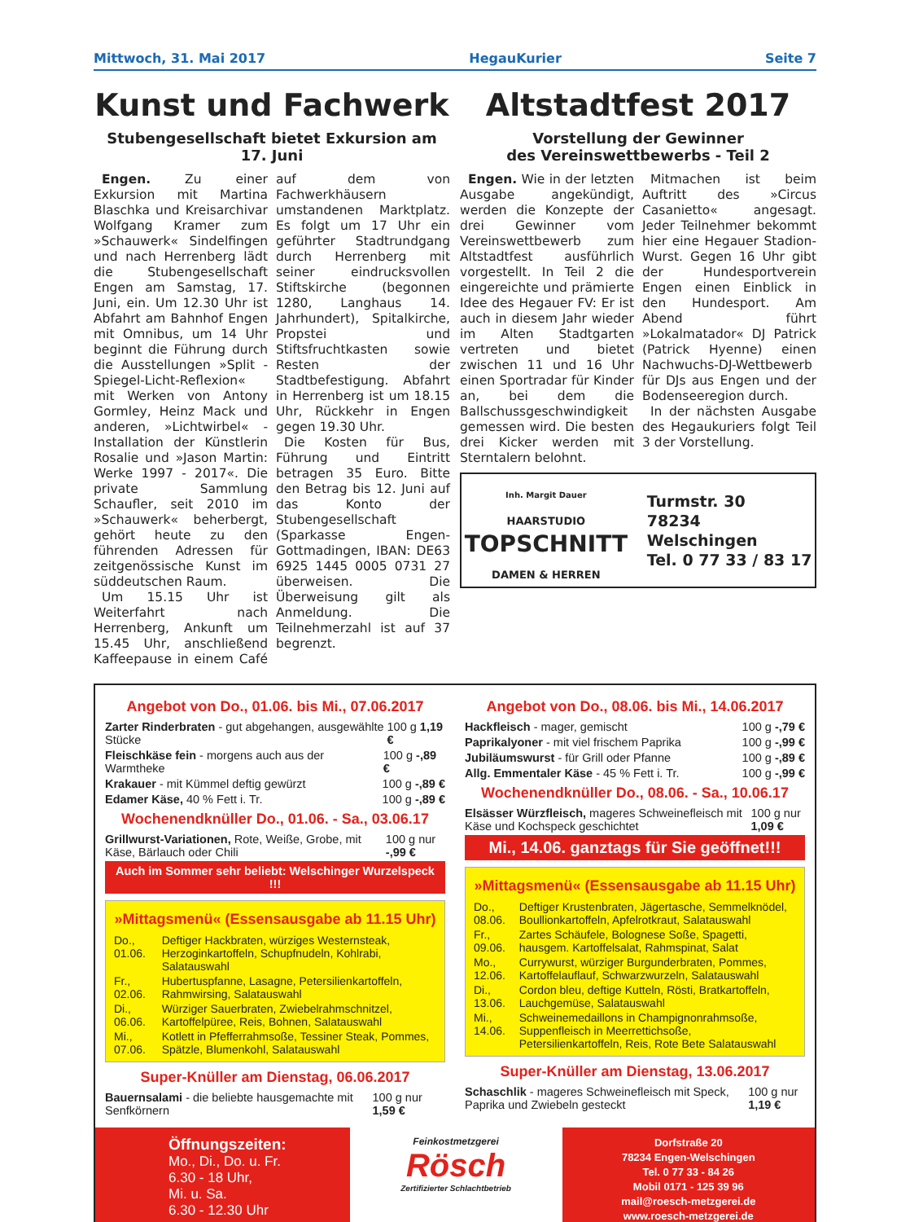Mittwoch, 31. Mai 2017 HegauKurier Seite 7
Kunst und Fachwerk
Stubengesellschaft bietet Exkursion am 17. Juni
Engen. Zu einer Exkursion mit Martina Blaschka und Kreisarchivar Wolfgang Kramer zum »Schauwerk« Sindelfingen und nach Herrenberg lädt die Stubengesellschaft Engen am Samstag, 17. Juni, ein. Um 12.30 Uhr ist Abfahrt am Bahnhof Engen mit Omnibus, um 14 Uhr beginnt die Führung durch die Ausstellungen »Split - Spiegel-Licht-Reflexion« mit Werken von Antony Gormley, Heinz Mack und anderen, »Lichtwirbel« - Installation der Künstlerin Rosalie und »Jason Martin: Werke 1997 - 2017«. Die private Sammlung Schaufler, seit 2010 im »Schauwerk« beherbergt, gehört heute zu den führenden Adressen für zeitgenössische Kunst im süddeutschen Raum.
Um 15.15 Uhr ist Weiterfahrt nach Herrenberg, Ankunft um 15.45 Uhr, anschließend Kaffeepause in einem Café auf dem von Fachwerkhäusern umstandenen Marktplatz. Es folgt um 17 Uhr ein geführter Stadtrundgang durch Herrenberg mit seiner eindrucksvollen Stiftskirche (begonnen 1280, Langhaus 14. Jahrhundert), Spitalkirche, Propstei und Stiftsfruchtkasten sowie Resten der Stadtbefestigung. Abfahrt in Herrenberg ist um 18.15 Uhr, Rückkehr in Engen gegen 19.30 Uhr.
Die Kosten für Bus, Führung und Eintritt betragen 35 Euro. Bitte den Betrag bis 12. Juni auf das Konto der Stubengesellschaft (Sparkasse Engen-Gottmadingen, IBAN: DE63 6925 1445 0005 0731 27 überweisen. Die Überweisung gilt als Anmeldung. Die Teilnehmerzahl ist auf 37 begrenzt.
Altstadtfest 2017
Vorstellung der Gewinner
des Vereinswettbewerbs - Teil 2
Engen. Wie in der letzten Ausgabe angekündigt, werden die Konzepte der drei Gewinner vom Vereinswettbewerb zum Altstadtfest ausführlich vorgestellt. In Teil 2 die eingereichte und prämierte Idee des Hegauer FV: Er ist auch in diesem Jahr wieder im Alten Stadtgarten vertreten und bietet zwischen 11 und 16 Uhr einen Sportradar für Kinder an, bei dem die Ballschussgeschwindigkeit gemessen wird. Die besten drei Kicker werden mit Sterntalern belohnt.
Mitmachen ist beim Auftritt des »Circus Casanietto« angesagt. Jeder Teilnehmer bekommt hier eine Hegauer Stadion-Wurst. Gegen 16 Uhr gibt der Hundesportverein Engen einen Einblick in den Hundesport. Am Abend führt »Lokalmatador« DJ Patrick (Patrick Hyenne) einen Nachwuchs-DJ-Wettbewerb für DJs aus Engen und der Bodenseeregion durch.
In der nächsten Ausgabe des Hegaukuriers folgt Teil 3 der Vorstellung.
Inh. Margit Dauer
HAARSTUDIO
TOPSCHNITT
DAMEN & HERREN
Turmstr. 30
78234 Welschingen
Tel. 0 77 33 / 83 17
Angebot von Do., 01.06. bis Mi., 07.06.2017
Zarter Rinderbraten - gut abgehangen, ausgewählte Stücke 100 g 1,19 €
Fleischkäse fein - morgens auch aus der Warmtheke 100 g -,89 €
Krakauer - mit Kümmel deftig gewürzt 100 g -,89 €
Edamer Käse, 40 % Fett i. Tr. 100 g -,89 €
Wochenendknüller Do., 01.06. - Sa., 03.06.17
Grillwurst-Variationen, Rote, Weiße, Grobe, mit Käse, Bärlauch oder Chili 100 g nur -,99 €
Auch im Sommer sehr beliebt: Welschinger Wurzelspeck !!!
»Mittagsmenü« (Essensausgabe ab 11.15 Uhr)
| Do., 01.06. | Deftiger Hackbraten, würziges Westernsteak, Herzoginkartoffeln, Schupfnudeln, Kohlrabi, Salatauswahl |
| Fr., 02.06. | Hubertuspfanne, Lasagne, Petersilienkartoffeln, Rahmwirsing, Salatauswahl |
| Di., 06.06. | Würziger Sauerbraten, Zwiebelrahmschnitzel, Kartoffelpüree, Reis, Bohnen, Salatauswahl |
| Mi., 07.06. | Kotlett in Pfefferrahmsoße, Tessiner Steak, Pommes, Spätzle, Blumenkohl, Salatauswahl |
Super-Knüller am Dienstag, 06.06.2017
Bauernsalami - die beliebte hausgemachte mit Senfkörnern 100 g nur 1,59 €
Angebot von Do., 08.06. bis Mi., 14.06.2017
Hackfleisch - mager, gemischt 100 g -,79 €
Paprikalyoner - mit viel frischem Paprika 100 g -,99 €
Jubiläumswurst - für Grill oder Pfanne 100 g -,89 €
Allg. Emmentaler Käse - 45 % Fett i. Tr. 100 g -,99 €
Wochenendknüller Do., 08.06. - Sa., 10.06.17
Elsässer Würzfleisch, mageres Schweinefleisch mit Käse und Kochspeck geschichtet 100 g nur 1,09 €
Mi., 14.06. ganztags für Sie geöffnet!!!
»Mittagsmenü« (Essensausgabe ab 11.15 Uhr)
| Do., 08.06. | Deftiger Krustenbraten, Jägertasche, Semmelknödel, Boullionkartoffeln, Apfelrotkraut, Salatauswahl |
| Fr., 09.06. | Zartes Schäufele, Bolognese Soße, Spagetti, hausgem. Kartoffelsalat, Rahmspinat, Salat |
| Mo., 12.06. | Currywurst, würziger Burgunderbraten, Pommes, Kartoffelauflauf, Schwarzwurzeln, Salatauswahl |
| Di., 13.06. | Cordon bleu, deftige Kutteln, Rösti, Bratkartoffeln, Lauchgemüse, Salatauswahl |
| Mi., 14.06. | Schweinemedaillons in Champignonrahmsoße, Suppenfleisch in Meerrettichsoße, Petersilienkartoffeln, Reis, Rote Bete Salatauswahl |
Super-Knüller am Dienstag, 13.06.2017
Schaschlik - mageres Schweinefleisch mit Speck, Paprika und Zwiebeln gesteckt 100 g nur 1,19 €
Öffnungszeiten:
Mo., Di., Do. u. Fr.
6.30 - 18 Uhr,
Mi. u. Sa.
6.30 - 12.30 Uhr
Feinkostmetzgerei
Rösch
Zertifizierter Schlachtbetrieb
Dorfstraße 20
78234 Engen-Welschingen
Tel. 0 77 33 - 84 26
Mobil 0171 - 125 39 96
mail@roesch-metzgerei.de
www.roesch-metzgerei.de